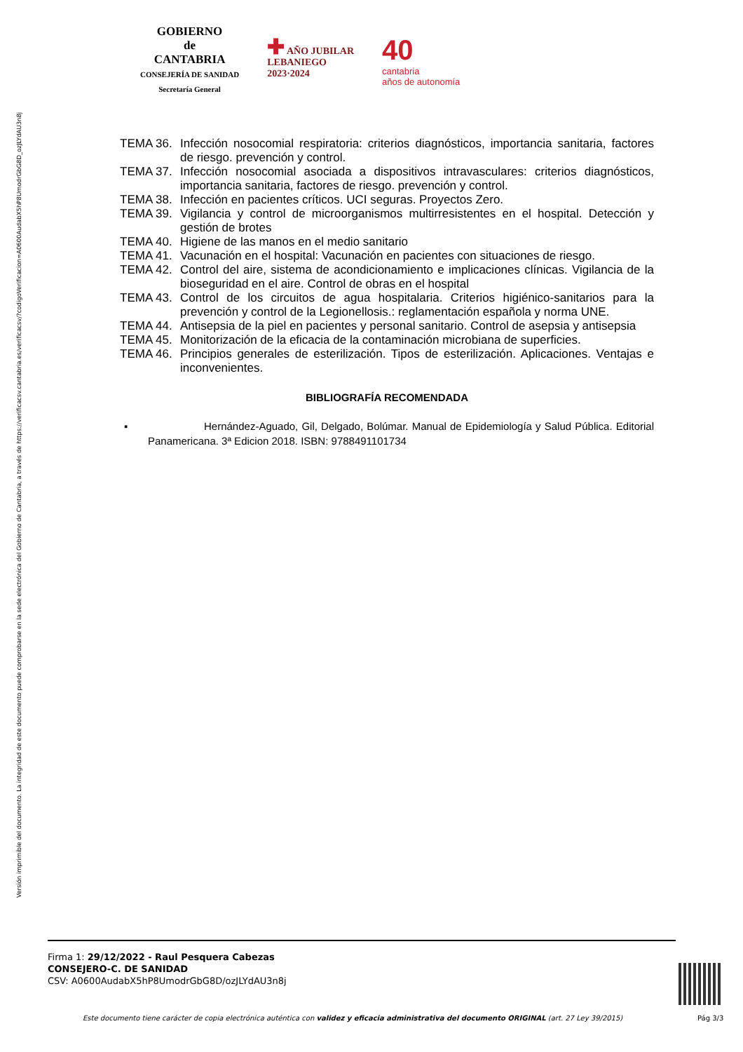Versión imprimible del documento. La integridad de este documento puede comprobarse en la sede electrónica del Gobierno de Cantabria, a través de https://verificacsv.cantabria.es/verificacsv/?codigoVerificacion=A0600AudabX5hP8UmodrGbG8D_ozJLYdAU3n8j
GOBIERNO
de
CANTABRIA
CONSEJERÍA DE SANIDAD
Secretaría General
✚ AÑO JUBILAR
LEBANIEGO
2023·2024
40
cantabria
años de autonomía
TEMA 36. Infección nosocomial respiratoria: criterios diagnósticos, importancia sanitaria, factores de riesgo. prevención y control.
TEMA 37. Infección nosocomial asociada a dispositivos intravasculares: criterios diagnósticos, importancia sanitaria, factores de riesgo. prevención y control.
TEMA 38. Infección en pacientes críticos. UCI seguras. Proyectos Zero.
TEMA 39. Vigilancia y control de microorganismos multirresistentes en el hospital. Detección y gestión de brotes
TEMA 40. Higiene de las manos en el medio sanitario
TEMA 41. Vacunación en el hospital: Vacunación en pacientes con situaciones de riesgo.
TEMA 42. Control del aire, sistema de acondicionamiento e implicaciones clínicas. Vigilancia de la bioseguridad en el aire. Control de obras en el hospital
TEMA 43. Control de los circuitos de agua hospitalaria. Criterios higiénico-sanitarios para la prevención y control de la Legionellosis.: reglamentación española y norma UNE.
TEMA 44. Antisepsia de la piel en pacientes y personal sanitario. Control de asepsia y antisepsia
TEMA 45. Monitorización de la eficacia de la contaminación microbiana de superficies.
TEMA 46. Principios generales de esterilización. Tipos de esterilización. Aplicaciones. Ventajas e inconvenientes.
BIBLIOGRAFÍA RECOMENDADA
▪ Hernández-Aguado, Gil, Delgado, Bolúmar. Manual de Epidemiología y Salud Pública. Editorial Panamericana. 3ª Edicion 2018. ISBN: 9788491101734
Firma 1: 29/12/2022 - Raul Pesquera Cabezas
CONSEJERO-C. DE SANIDAD
CSV: A0600AudabX5hP8UmodrGbG8D/ozJLYdAU3n8j
Este documento tiene carácter de copia electrónica auténtica con validez y eficacia administrativa del documento ORIGINAL (art. 27 Ley 39/2015)
Pág 3/3